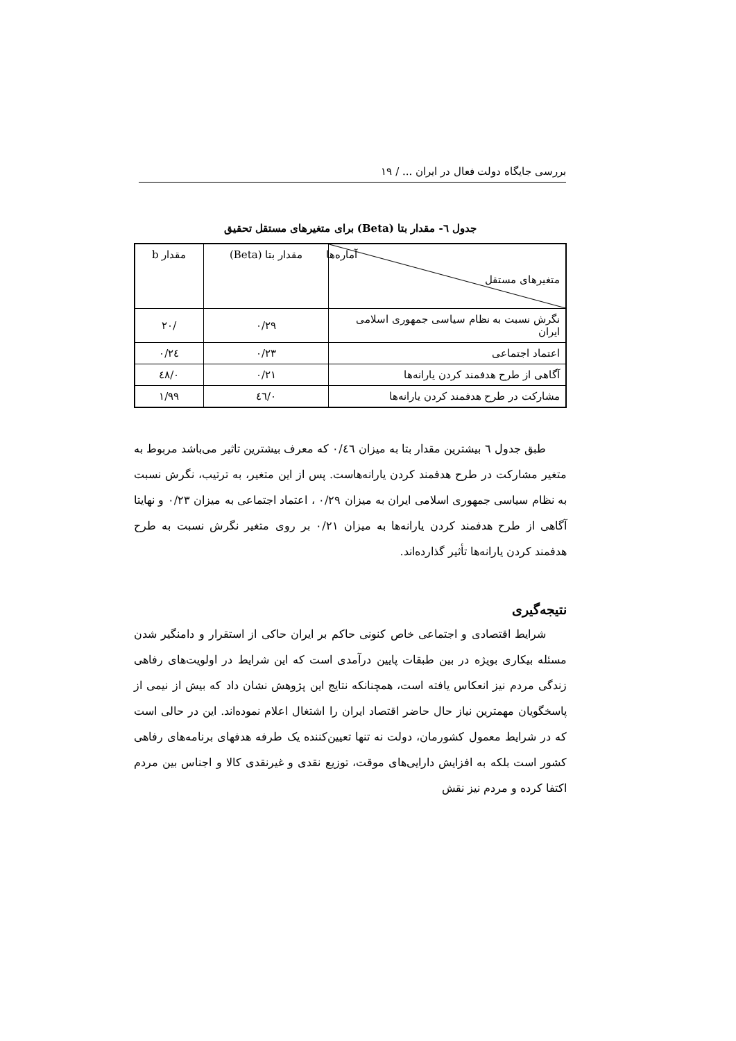بررسی جایگاه دولت فعال در ایران ... / ۱۹
جدول ٦- مقدار بتا (Beta) برای متغیرهای مستقل تحقیق
| آماره‌ها متغیرهای مستقل | مقدار بتا (Beta) | مقدار b |
| --- | --- | --- |
| نگرش نسبت به نظام سیاسی جمهوری اسلامی ایران | ۰/۲۹ | /۲۰ |
| اعتماد اجتماعی | ۰/۲۳ | ۰/۲٤ |
| آگاهی از طرح هدفمند کردن یارانه‌ها | ۰/۲۱ | ۰/٤۸ |
| مشارکت در طرح هدفمند کردن یارانه‌ها | ۰/٤٦ | ۱/۹۹ |
طبق جدول ٦ بیشترین مقدار بتا به میزان ۰/٤٦ که معرف بیشترین تاثیر می‌باشد مربوط به متغیر مشارکت در طرح هدفمند کردن یارانه‌هاست. پس از این متغیر، به ترتیب، نگرش نسبت به نظام سیاسی جمهوری اسلامی ایران به میزان ۰/۲۹ ، اعتماد اجتماعی به میزان ۰/۲۳ و نهایتا آگاهی از طرح هدفمند کردن یارانه‌ها به میزان ۰/۲۱ بر روی متغیر نگرش نسبت به طرح هدفمند کردن یارانه‌ها تأثیر گذارده‌اند.
نتیجه‌گیری
شرایط اقتصادی و اجتماعی خاص کنونی حاکم بر ایران حاکی از استقرار و دامنگیر شدن مسئله بیکاری بویژه در بین طبقات پایین درآمدی است که این شرایط در اولویت‌های رفاهی زندگی مردم نیز انعکاس یافته است، همچنانکه نتایج این پژوهش نشان داد که بیش از نیمی از پاسخگویان مهمترین نیاز حال حاضر اقتصاد ایران را اشتغال اعلام نموده‌اند. این در حالی است که در شرایط معمول کشورمان، دولت نه تنها تعیین‌کننده یک طرفه هدفهای برنامه‌های رفاهی کشور است بلکه به افزایش دارایی‌های موقت، توزیع نقدی و غیرنقدی کالا و اجناس بین مردم اکتفا کرده و مردم نیز نقش